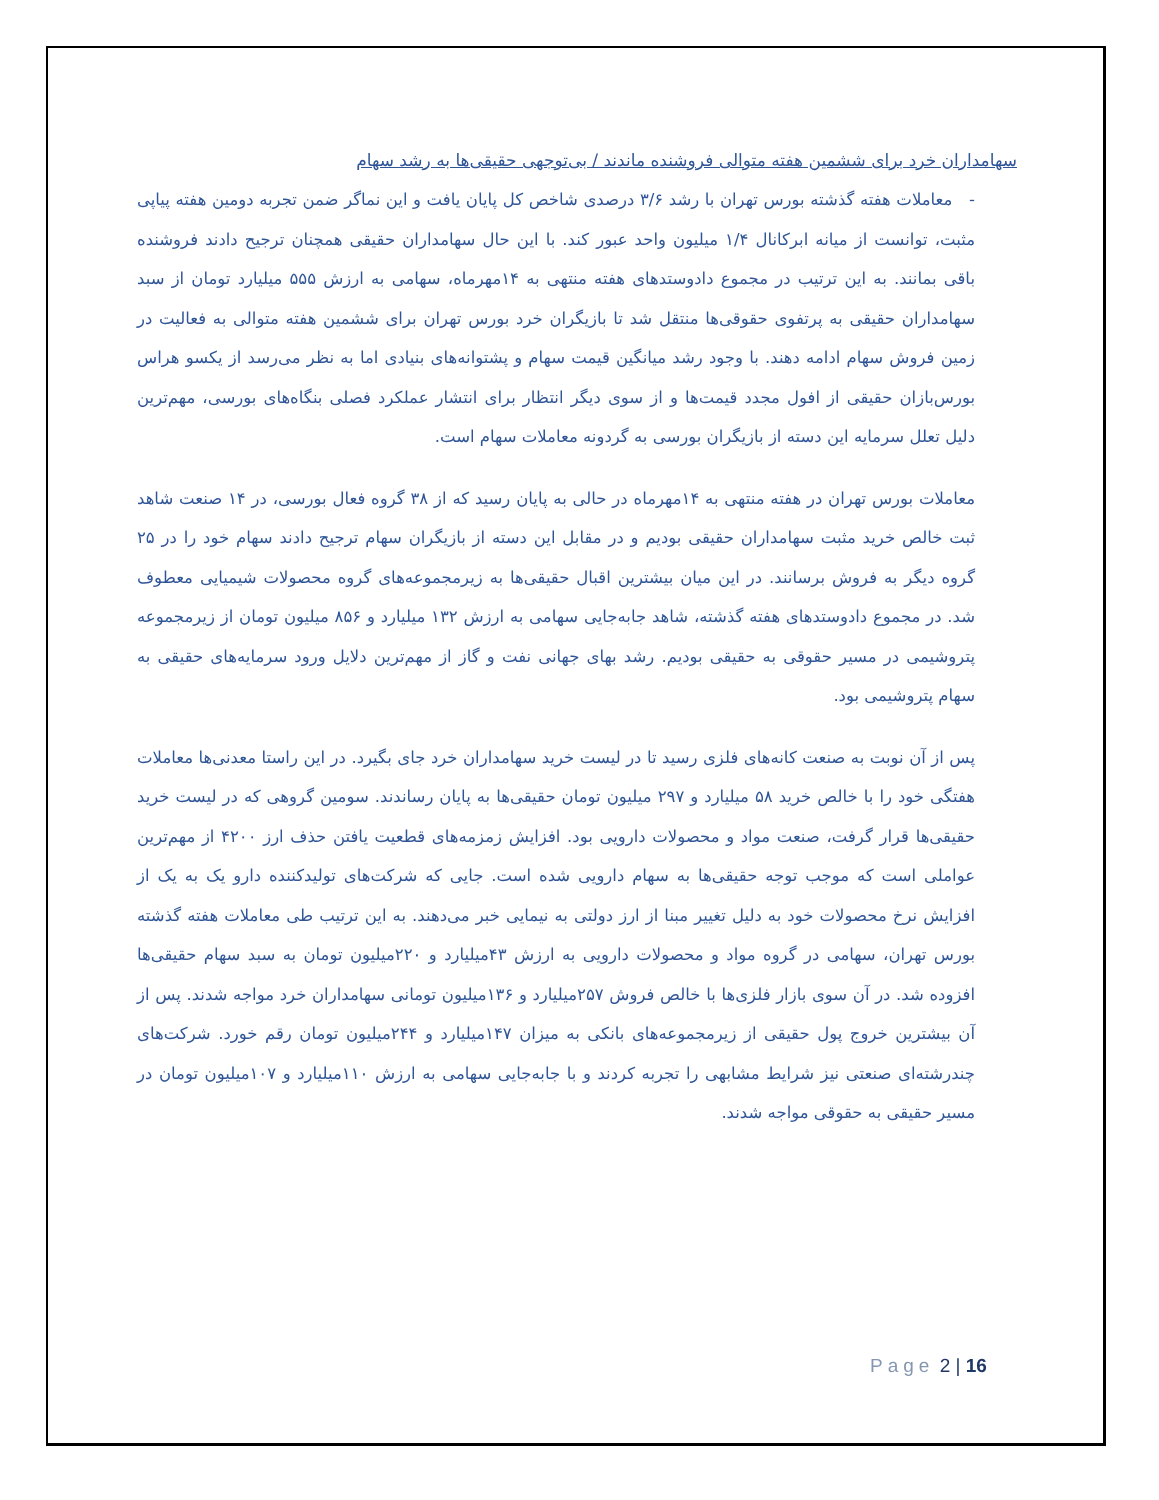سهامداران خرد برای ششمین هفته متوالی فروشنده ماندند / بی‌توجهی حقیقی‌ها به رشد سهام
- معاملات هفته گذشته بورس تهران با رشد ۳/۶ درصدی شاخص کل پایان یافت و این نماگر ضمن تجربه دومین هفته پیاپی مثبت، توانست از میانه ابرکانال ۱/۴ میلیون واحد عبور کند. با این حال سهامداران حقیقی همچنان ترجیح دادند فروشنده باقی بمانند. به این ترتیب در مجموع دادوستدهای هفته منتهی به ۱۴مهرماه، سهامی به ارزش ۵۵۵ میلیارد تومان از سبد سهامداران حقیقی به پرتفوی حقوقی‌ها منتقل شد تا بازیگران خرد بورس تهران برای ششمین هفته متوالی به فعالیت در زمین فروش سهام ادامه دهند. با وجود رشد میانگین قیمت سهام و پشتوانه‌های بنیادی اما به نظر می‌رسد از یکسو هراس بورس‌بازان حقیقی از افول مجدد قیمت‌ها و از سوی دیگر انتظار برای انتشار عملکرد فصلی بنگاه‌های بورسی، مهم‌ترین دلیل تعلل سرمایه این دسته از بازیگران بورسی به گردونه معاملات سهام است.
معاملات بورس تهران در هفته منتهی به ۱۴مهرماه در حالی به پایان رسید که از ۳۸ گروه فعال بورسی، در ۱۴ صنعت شاهد ثبت خالص خرید مثبت سهامداران حقیقی بودیم و در مقابل این دسته از بازیگران سهام ترجیح دادند سهام خود را در ۲۵ گروه دیگر به فروش برسانند. در این میان بیشترین اقبال حقیقی‌ها به زیرمجموعه‌های گروه محصولات شیمیایی معطوف شد. در مجموع دادوستدهای هفته گذشته، شاهد جابه‌جایی سهامی به ارزش ۱۳۲ میلیارد و ۸۵۶ میلیون تومان از زیرمجموعه پتروشیمی در مسیر حقوقی به حقیقی بودیم. رشد بهای جهانی نفت و گاز از مهم‌ترین دلایل ورود سرمایه‌های حقیقی به سهام پتروشیمی بود.
پس از آن نوبت به صنعت کانه‌های فلزی رسید تا در لیست خرید سهامداران خرد جای بگیرد. در این راستا معدنی‌ها معاملات هفتگی خود را با خالص خرید ۵۸ میلیارد و ۲۹۷ میلیون تومان حقیقی‌ها به پایان رساندند. سومین گروهی که در لیست خرید حقیقی‌ها قرار گرفت، صنعت مواد و محصولات دارویی بود. افزایش زمزمه‌های قطعیت یافتن حذف ارز ۴۲۰۰ از مهم‌ترین عواملی است که موجب توجه حقیقی‌ها به سهام دارویی شده است. جایی که شرکت‌های تولیدکننده دارو یک به یک از افزایش نرخ محصولات خود به دلیل تغییر مبنا از ارز دولتی به نیمایی خبر می‌دهند. به این ترتیب طی معاملات هفته گذشته بورس تهران، سهامی در گروه مواد و محصولات دارویی به ارزش ۴۳میلیارد و ۲۲۰میلیون تومان به سبد سهام حقیقی‌ها افزوده شد. در آن سوی بازار فلزی‌ها با خالص فروش ۲۵۷میلیارد و ۱۳۶میلیون تومانی سهامداران خرد مواجه شدند. پس از آن بیشترین خروج پول حقیقی از زیرمجموعه‌های بانکی به میزان ۱۴۷میلیارد و ۲۴۴میلیون تومان رقم خورد. شرکت‌های چندرشته‌ای صنعتی نیز شرایط مشابهی را تجربه کردند و با جابه‌جایی سهامی به ارزش ۱۱۰میلیارد و ۱۰۷میلیون تومان در مسیر حقیقی به حقوقی مواجه شدند.
Page 2 | 16